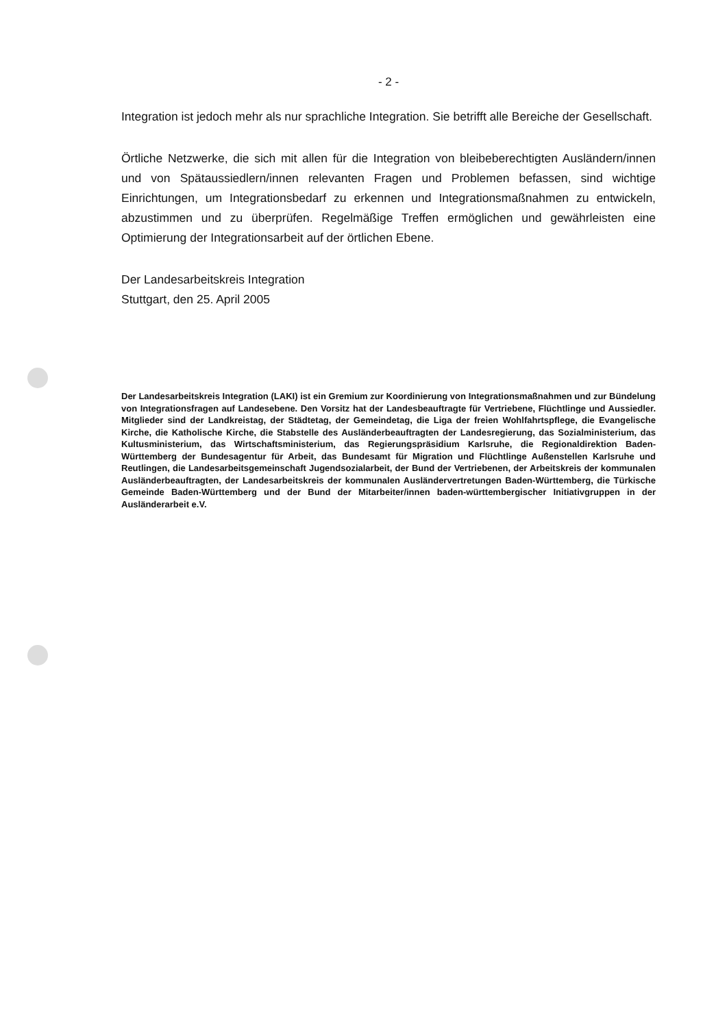- 2 -
Integration ist jedoch mehr als nur sprachliche Integration. Sie betrifft alle Bereiche der Gesellschaft.
Örtliche Netzwerke, die sich mit allen für die Integration von bleibeberechtigten Ausländern/innen und von Spätaussiedlern/innen relevanten Fragen und Problemen befassen, sind wichtige Einrichtungen, um Integrationsbedarf zu erkennen und Integrationsmaßnahmen zu entwickeln, abzustimmen und zu überprüfen. Regelmäßige Treffen ermöglichen und gewährleisten eine Optimierung der Integrationsarbeit auf der örtlichen Ebene.
Der Landesarbeitskreis Integration
Stuttgart, den 25. April 2005
Der Landesarbeitskreis Integration (LAKI) ist ein Gremium zur Koordinierung von Integrationsmaßnahmen und zur Bündelung von Integrationsfragen auf Landesebene. Den Vorsitz hat der Landesbeauftragte für Vertriebene, Flüchtlinge und Aussiedler. Mitglieder sind der Landkreistag, der Städtetag, der Gemeindetag, die Liga der freien Wohlfahrtspflege, die Evangelische Kirche, die Katholische Kirche, die Stabstelle des Ausländerbeauftragten der Landesregierung, das Sozialministerium, das Kultusministerium, das Wirtschaftsministerium, das Regierungspräsidium Karlsruhe, die Regionaldirektion Baden-Württemberg der Bundesagentur für Arbeit, das Bundesamt für Migration und Flüchtlinge Außenstellen Karlsruhe und Reutlingen, die Landesarbeitsgemeinschaft Jugendsozialarbeit, der Bund der Vertriebenen, der Arbeitskreis der kommunalen Ausländerbeauftragten, der Landesarbeitskreis der kommunalen Ausländervertretungen Baden-Württemberg, die Türkische Gemeinde Baden-Württemberg und der Bund der Mitarbeiter/innen baden-württembergischer Initiativgruppen in der Ausländerarbeit e.V.